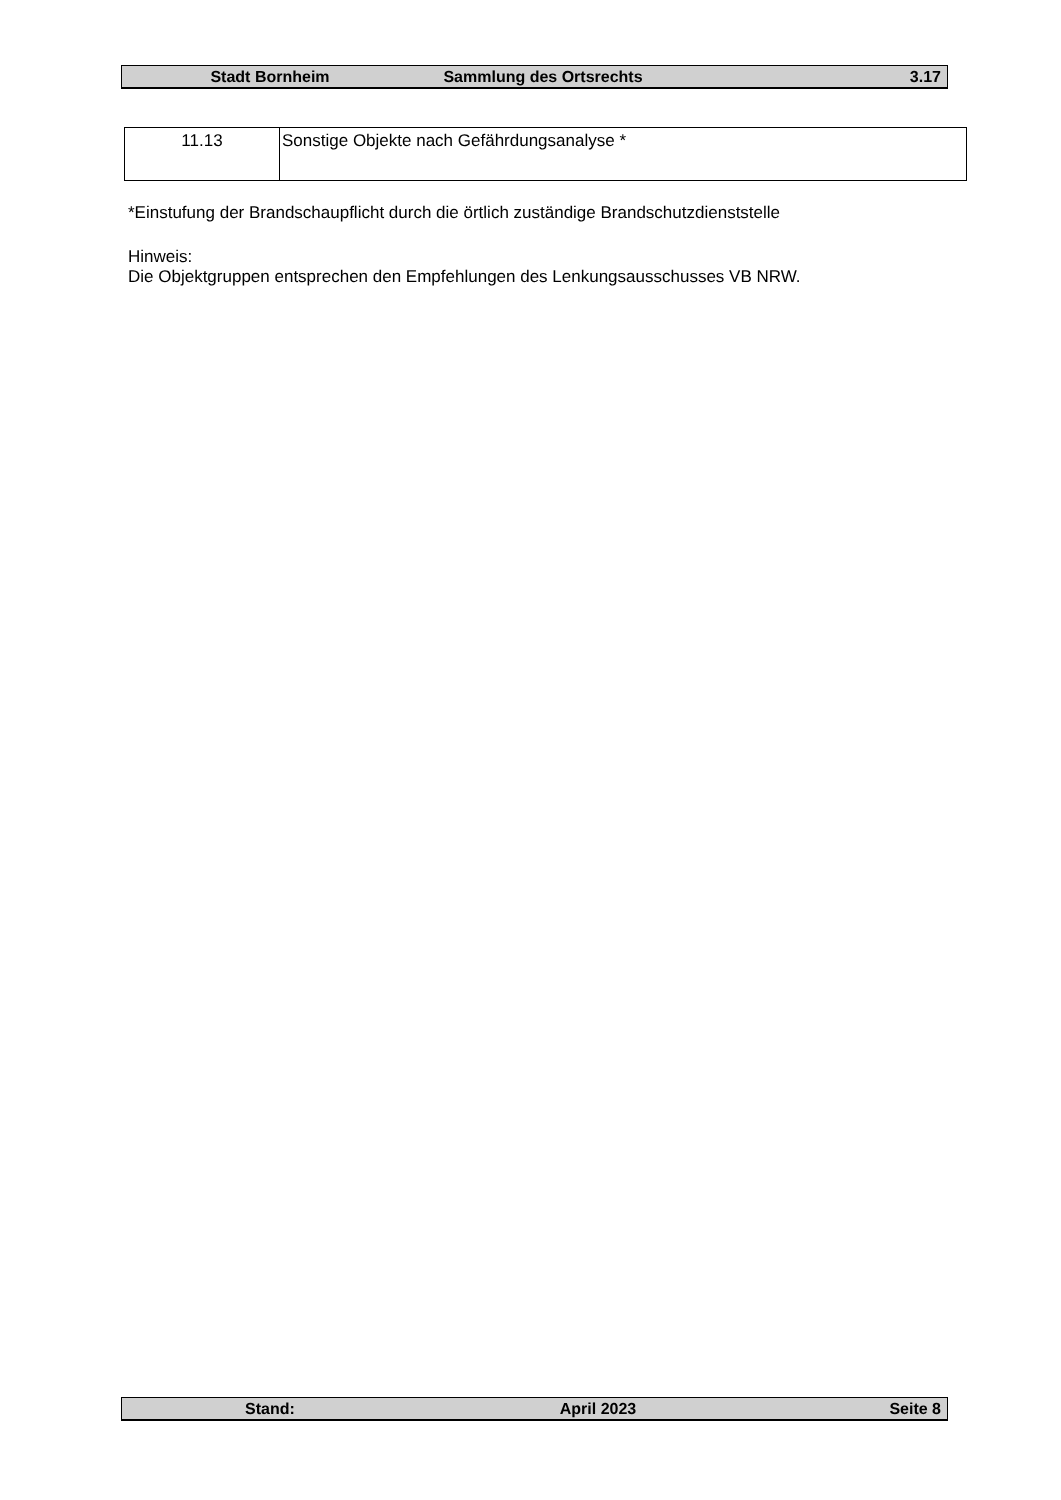Stadt Bornheim Sammlung des Ortsrechts 3.17
| 11.13 | Sonstige Objekte nach Gefährdungsanalyse * |
*Einstufung der Brandschaupflicht durch die örtlich zuständige Brandschutzdienststelle
Hinweis:
Die Objektgruppen entsprechen den Empfehlungen des Lenkungsausschusses VB NRW.
Stand: April 2023 Seite 8